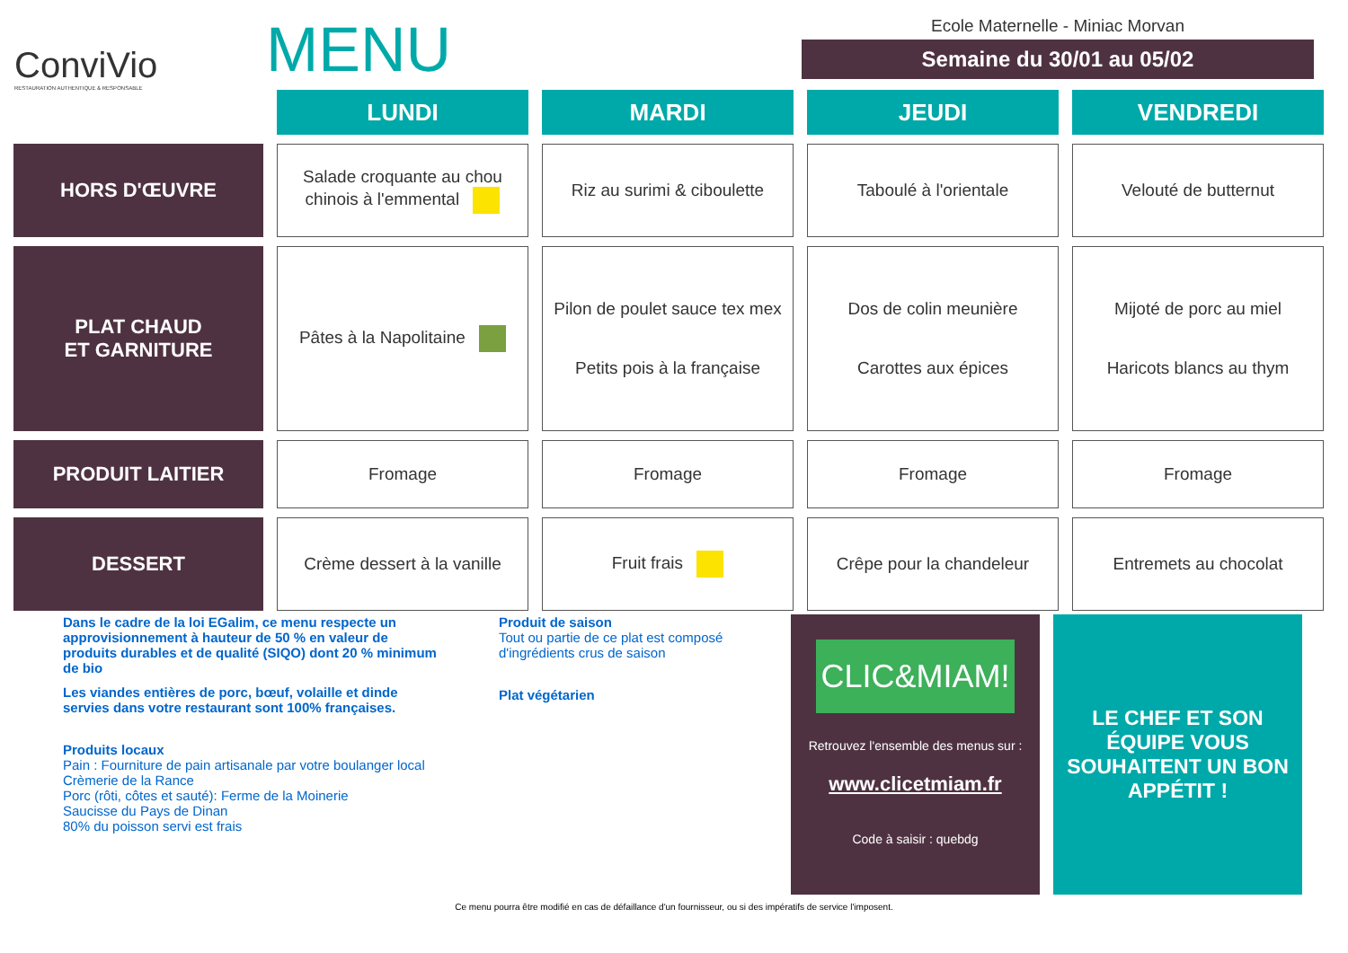ConviVio
RESTAURATION AUTHENTIQUE & RESPONSABLE
MENU
Ecole Maternelle - Miniac Morvan
Semaine du 30/01 au 05/02
| | LUNDI | MARDI | JEUDI | VENDREDI |
| HORS D'ŒUVRE | Salade croquante au chou chinois à l'emmental | Riz au surimi & ciboulette | Taboulé à l'orientale | Velouté de butternut |
| PLAT CHAUD ET GARNITURE | Pâtes à la Napolitaine | Pilon de poulet sauce tex mex Petits pois à la française | Dos de colin meunière Carottes aux épices | Mijoté de porc au miel Haricots blancs au thym |
| PRODUIT LAITIER | Fromage | Fromage | Fromage | Fromage |
| DESSERT | Crème dessert à la vanille | Fruit frais | Crêpe pour la chandeleur | Entremets au chocolat |
Dans le cadre de la loi EGalim, ce menu respecte un approvisionnement à hauteur de 50 % en valeur de produits durables et de qualité (SIQO) dont 20 % minimum de bio
Les viandes entières de porc, bœuf, volaille et dinde servies dans votre restaurant sont 100% françaises.
Produits locaux
Pain : Fourniture de pain artisanale par votre boulanger local
Crèmerie de la Rance
Porc (rôti, côtes et sauté): Ferme de la Moinerie
Saucisse du Pays de Dinan
80% du poisson servi est frais
Produit de saison
Tout ou partie de ce plat est composé d'ingrédients crus de saison
Plat végétarien
CLIC&MIAM!
Retrouvez l'ensemble des menus sur :
www.clicetmiam.fr
Code à saisir : quebdg
LE CHEF ET SON ÉQUIPE VOUS SOUHAITENT UN BON APPÉTIT !
Ce menu pourra être modifié en cas de défaillance d'un fournisseur, ou si des impératifs de service l'imposent.